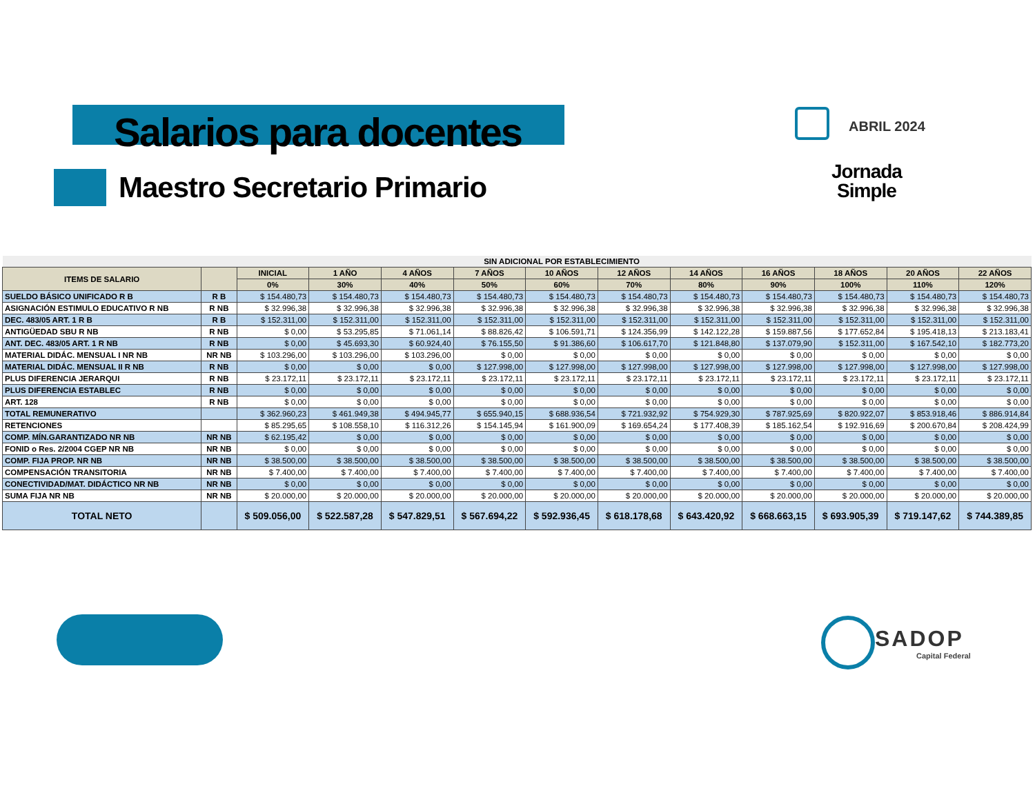Salarios para docentes
Maestro Secretario Primario
ABRIL 2024
Jornada
Simple
| | | SIN ADICIONAL POR ESTABLECIMIENTO | | | | | | | | | | |
| --- | --- | --- | --- | --- | --- | --- | --- | --- | --- | --- | --- | --- |
| ITEMS DE SALARIO | | INICIAL | 1 AÑO | 4 AÑOS | 7 AÑOS | 10 AÑOS | 12 AÑOS | 14 AÑOS | 16 AÑOS | 18 AÑOS | 20 AÑOS | 22 AÑOS |
| | | 0% | 30% | 40% | 50% | 60% | 70% | 80% | 90% | 100% | 110% | 120% |
| SUELDO BÁSICO UNIFICADO R B | R B | $ 154.480,73 | $ 154.480,73 | $ 154.480,73 | $ 154.480,73 | $ 154.480,73 | $ 154.480,73 | $ 154.480,73 | $ 154.480,73 | $ 154.480,73 | $ 154.480,73 | $ 154.480,73 |
| ASIGNACIÓN ESTIMULO EDUCATIVO R NB | R NB | $ 32.996,38 | $ 32.996,38 | $ 32.996,38 | $ 32.996,38 | $ 32.996,38 | $ 32.996,38 | $ 32.996,38 | $ 32.996,38 | $ 32.996,38 | $ 32.996,38 | $ 32.996,38 |
| DEC. 483/05 ART. 1 R B | R B | $ 152.311,00 | $ 152.311,00 | $ 152.311,00 | $ 152.311,00 | $ 152.311,00 | $ 152.311,00 | $ 152.311,00 | $ 152.311,00 | $ 152.311,00 | $ 152.311,00 | $ 152.311,00 |
| ANTIGÜEDAD SBU R NB | R NB | $ 0,00 | $ 53.295,85 | $ 71.061,14 | $ 88.826,42 | $ 106.591,71 | $ 124.356,99 | $ 142.122,28 | $ 159.887,56 | $ 177.652,84 | $ 195.418,13 | $ 213.183,41 |
| ANT. DEC. 483/05 ART. 1 R NB | R NB | $ 0,00 | $ 45.693,30 | $ 60.924,40 | $ 76.155,50 | $ 91.386,60 | $ 106.617,70 | $ 121.848,80 | $ 137.079,90 | $ 152.311,00 | $ 167.542,10 | $ 182.773,20 |
| MATERIAL DIDÁC. MENSUAL I NR NB | NR NB | $ 103.296,00 | $ 103.296,00 | $ 103.296,00 | $ 0,00 | $ 0,00 | $ 0,00 | $ 0,00 | $ 0,00 | $ 0,00 | $ 0,00 | $ 0,00 |
| MATERIAL DIDÁC. MENSUAL II R NB | R NB | $ 0,00 | $ 0,00 | $ 0,00 | $ 127.998,00 | $ 127.998,00 | $ 127.998,00 | $ 127.998,00 | $ 127.998,00 | $ 127.998,00 | $ 127.998,00 | $ 127.998,00 |
| PLUS DIFERENCIA JERARQUI | R NB | $ 23.172,11 | $ 23.172,11 | $ 23.172,11 | $ 23.172,11 | $ 23.172,11 | $ 23.172,11 | $ 23.172,11 | $ 23.172,11 | $ 23.172,11 | $ 23.172,11 | $ 23.172,11 |
| PLUS DIFERENCIA ESTABLEC | R NB | $ 0,00 | $ 0,00 | $ 0,00 | $ 0,00 | $ 0,00 | $ 0,00 | $ 0,00 | $ 0,00 | $ 0,00 | $ 0,00 | $ 0,00 |
| ART. 128 | R NB | $ 0,00 | $ 0,00 | $ 0,00 | $ 0,00 | $ 0,00 | $ 0,00 | $ 0,00 | $ 0,00 | $ 0,00 | $ 0,00 | $ 0,00 |
| TOTAL REMUNERATIVO | | $ 362.960,23 | $ 461.949,38 | $ 494.945,77 | $ 655.940,15 | $ 688.936,54 | $ 721.932,92 | $ 754.929,30 | $ 787.925,69 | $ 820.922,07 | $ 853.918,46 | $ 886.914,84 |
| RETENCIONES | | $ 85.295,65 | $ 108.558,10 | $ 116.312,26 | $ 154.145,94 | $ 161.900,09 | $ 169.654,24 | $ 177.408,39 | $ 185.162,54 | $ 192.916,69 | $ 200.670,84 | $ 208.424,99 |
| COMP. MÍN.GARANTIZADO NR NB | NR NB | $ 62.195,42 | $ 0,00 | $ 0,00 | $ 0,00 | $ 0,00 | $ 0,00 | $ 0,00 | $ 0,00 | $ 0,00 | $ 0,00 | $ 0,00 |
| FONID o Res. 2/2004 CGEP NR NB | NR NB | $ 0,00 | $ 0,00 | $ 0,00 | $ 0,00 | $ 0,00 | $ 0,00 | $ 0,00 | $ 0,00 | $ 0,00 | $ 0,00 | $ 0,00 |
| COMP. FIJA PROP. NR NB | NR NB | $ 38.500,00 | $ 38.500,00 | $ 38.500,00 | $ 38.500,00 | $ 38.500,00 | $ 38.500,00 | $ 38.500,00 | $ 38.500,00 | $ 38.500,00 | $ 38.500,00 | $ 38.500,00 |
| COMPENSACIÓN TRANSITORIA | NR NB | $ 7.400,00 | $ 7.400,00 | $ 7.400,00 | $ 7.400,00 | $ 7.400,00 | $ 7.400,00 | $ 7.400,00 | $ 7.400,00 | $ 7.400,00 | $ 7.400,00 | $ 7.400,00 |
| CONECTIVIDAD/MAT. DIDÁCTICO NR NB | NR NB | $ 0,00 | $ 0,00 | $ 0,00 | $ 0,00 | $ 0,00 | $ 0,00 | $ 0,00 | $ 0,00 | $ 0,00 | $ 0,00 | $ 0,00 |
| SUMA FIJA NR NB | NR NB | $ 20.000,00 | $ 20.000,00 | $ 20.000,00 | $ 20.000,00 | $ 20.000,00 | $ 20.000,00 | $ 20.000,00 | $ 20.000,00 | $ 20.000,00 | $ 20.000,00 | $ 20.000,00 |
| TOTAL NETO | | $ 509.056,00 | $ 522.587,28 | $ 547.829,51 | $ 567.694,22 | $ 592.936,45 | $ 618.178,68 | $ 643.420,92 | $ 668.663,15 | $ 693.905,39 | $ 719.147,62 | $ 744.389,85 |
SADOP
Capital Federal